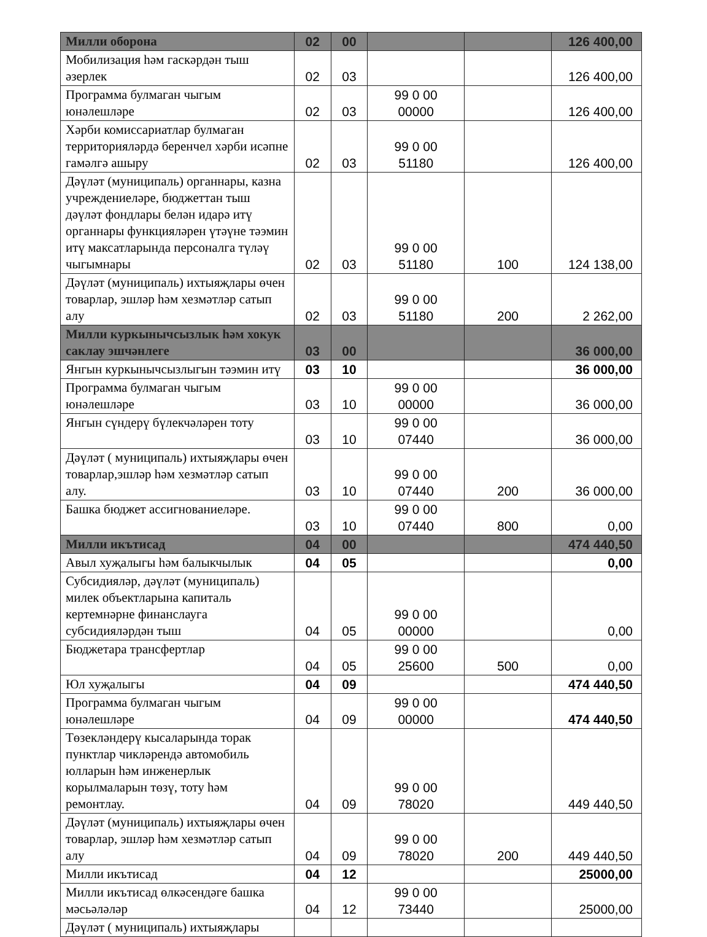| Милли оборона | 02 | 00 | | | 126 400,00 |
| Мобилизация һәм гаскәрдән тыш әзерлек | 02 | 03 | | | 126 400,00 |
| Программа булмаган чыгым юнәлешләре | 02 | 03 | 99 0 00 00000 | | 126 400,00 |
| Хәрби комиссариатлар булмаган территорияләрдә беренчел хәрби исәпне гамәлгә ашыру | 02 | 03 | 99 0 00 51180 | | 126 400,00 |
| Дәүләт (муниципаль) органнары, казна учреждениеләре, бюджеттан тыш дәүләт фондлары белән идарә итү органнары функцияләрен үтәүне тәэмин итү максатларында персоналга түләү чыгымнары | 02 | 03 | 99 0 00 51180 | 100 | 124 138,00 |
| Дәүләт (муниципаль) ихтыяҗлары өчен товарлар, эшләр һәм хезмәтләр сатып алу | 02 | 03 | 99 0 00 51180 | 200 | 2 262,00 |
| Милли куркынычсызлык һәм хокук саклау эшчәнлеге | 03 | 00 | | | 36 000,00 |
| Янгын куркынычсызлыгын тәэмин итү | 03 | 10 | | | 36 000,00 |
| Программа булмаган чыгым юнәлешләре | 03 | 10 | 99 0 00 00000 | | 36 000,00 |
| Янгын сүндерү бүлекчәләрен тоту | 03 | 10 | 99 0 00 07440 | | 36 000,00 |
| Дәүләт ( муниципаль) ихтыяҗлары өчен товарлар,эшләр һәм хезмәтләр сатып алу. | 03 | 10 | 99 0 00 07440 | 200 | 36 000,00 |
| Башка бюджет ассигнованиеләре. | 03 | 10 | 99 0 00 07440 | 800 | 0,00 |
| Милли икътисад | 04 | 00 | | | 474 440,50 |
| Авыл хуҗалыгы һәм балыкчылык | 04 | 05 | | | 0,00 |
| Субсидияләр, дәүләт (муниципаль) милек объектларына капиталь кертемнәрне финанслауга субсидияләрдән тыш | 04 | 05 | 99 0 00 00000 | | 0,00 |
| Бюджетара трансфертлар | 04 | 05 | 99 0 00 25600 | 500 | 0,00 |
| Юл хуҗалыгы | 04 | 09 | | | 474 440,50 |
| Программа булмаган чыгым юнәлешләре | 04 | 09 | 99 0 00 00000 | | 474 440,50 |
| Төзекләндерү кысаларында торак пунктлар чикләрендә автомобиль юлларын һәм инженерлык корылмаларын төзү, тоту һәм ремонтлау. | 04 | 09 | 99 0 00 78020 | | 449 440,50 |
| Дәүләт (муниципаль) ихтыяҗлары өчен товарлар, эшләр һәм хезмәтләр сатып алу | 04 | 09 | 99 0 00 78020 | 200 | 449 440,50 |
| Милли икътисад | 04 | 12 | | | 25000,00 |
| Милли икътисад өлкәсендәге башка мәсьәләләр | 04 | 12 | 99 0 00 73440 | | 25000,00 |
| Дәүләт ( муниципаль) ихтыяҗлары | | | | | |